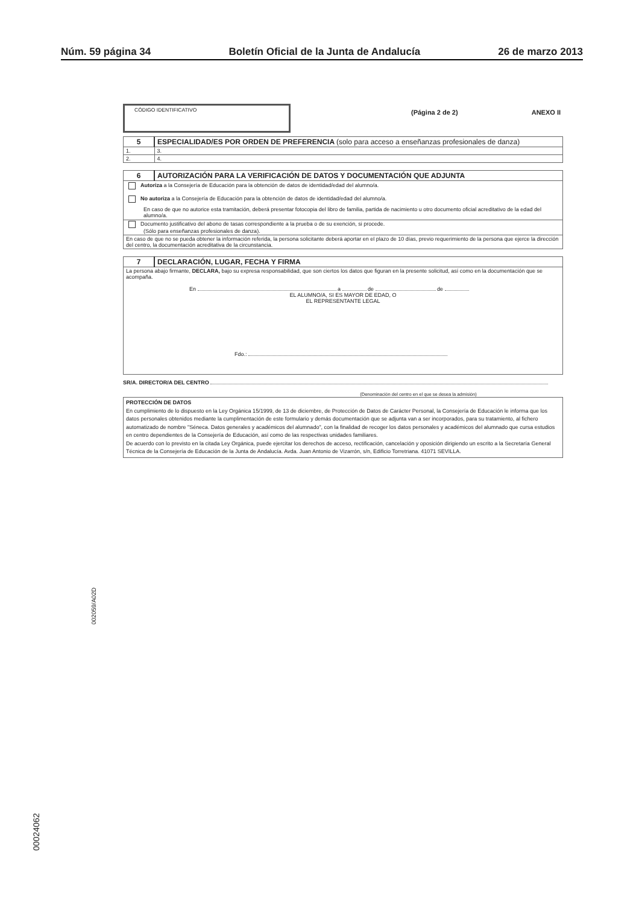Núm. 59 página 34 Boletín Oficial de la Junta de Andalucía 26 de marzo 2013
CÓDIGO IDENTIFICATIVO
(Página 2 de 2) ANEXO II
| 5 | ESPECIALIDAD/ES POR ORDEN DE PREFERENCIA (solo para acceso a enseñanzas profesionales de danza) | |
| 1. | | 3. |
| 2. | | 4. |
| 6 | AUTORIZACIÓN PARA LA VERIFICACIÓN DE DATOS Y DOCUMENTACIÓN QUE ADJUNTA |
| Autoriza a la Consejería de Educación para la obtención de datos de identidad/edad del alumno/a. No autoriza a la Consejería de Educación para la obtención de datos de identidad/edad del alumno/a. En caso de que no autorice esta tramitación, deberá presentar fotocopia del libro de familia, partida de nacimiento u otro documento oficial acreditativo de la edad del alumno/a. | |
| Documento justificativo del abono de tasas correspondiente a la prueba o de su exención, si procede. (Sólo para enseñanzas profesionales de danza). | |
| En caso de que no se pueda obtener la información referida, la persona solicitante deberá aportar en el plazo de 10 días, previo requerimiento de la persona que ejerce la dirección del centro, la documentación acreditativa de la circunstancia. | |
| 7 | DECLARACIÓN, LUGAR, FECHA Y FIRMA |
| La persona abajo firmante, DECLARA, bajo su expresa responsabilidad, que son ciertos los datos que figuran en la presente solicitud, así como en la documentación que se acompaña. En a de de EL ALUMNO/A, SI ES MAYOR DE EDAD, O EL REPRESENTANTE LEGAL Fdo.: | |
SR/A. DIRECTOR/A DEL CENTRO
(Denominación del centro en el que se desea la admisión)
PROTECCIÓN DE DATOS
En cumplimiento de lo dispuesto en la Ley Orgánica 15/1999, de 13 de diciembre, de Protección de Datos de Carácter Personal, la Consejería de Educación le informa que los datos personales obtenidos mediante la cumplimentación de este formulario y demás documentación que se adjunta van a ser incorporados, para su tratamiento, al fichero automatizado de nombre "Séneca. Datos generales y académicos del alumnado", con la finalidad de recoger los datos personales y académicos del alumnado que cursa estudios en centro dependientes de la Consejería de Educación, así como de las respectivas unidades familiares.
De acuerdo con lo previsto en la citada Ley Orgánica, puede ejercitar los derechos de acceso, rectificación, cancelación y oposición dirigiendo un escrito a la Secretaría General Técnica de la Consejería de Educación de la Junta de Andalucía. Avda. Juan Antonio de Vizarrón, s/n, Edificio Torretriana. 41071 SEVILLA.
002059/A02D
00024062